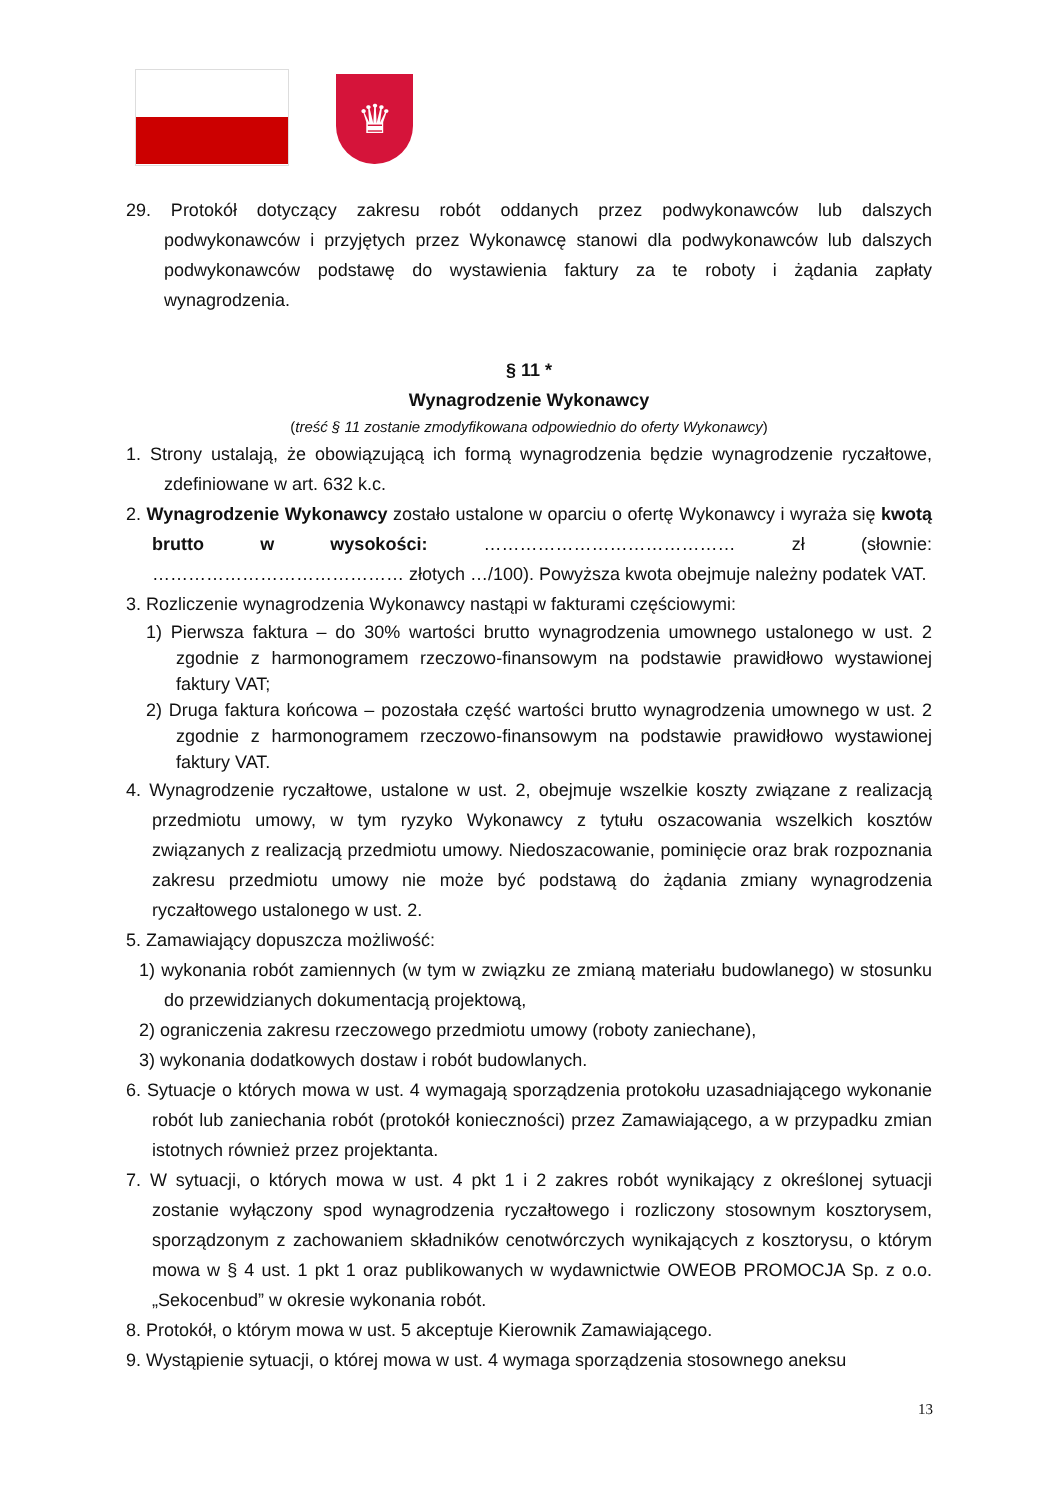♛
29. Protokół dotyczący zakresu robót oddanych przez podwykonawców lub dalszych podwykonawców i przyjętych przez Wykonawcę stanowi dla podwykonawców lub dalszych podwykonawców podstawę do wystawienia faktury za te roboty i żądania zapłaty wynagrodzenia.
§ 11 *
Wynagrodzenie Wykonawcy
(treść § 11 zostanie zmodyfikowana odpowiednio do oferty Wykonawcy)
1. Strony ustalają, że obowiązującą ich formą wynagrodzenia będzie wynagrodzenie ryczałtowe, zdefiniowane w art. 632 k.c.
2. Wynagrodzenie Wykonawcy zostało ustalone w oparciu o ofertę Wykonawcy i wyraża się kwotą brutto w wysokości: …………………………………… zł (słownie: …………………………………… złotych …/100). Powyższa kwota obejmuje należny podatek VAT.
3. Rozliczenie wynagrodzenia Wykonawcy nastąpi w fakturami częściowymi:
1) Pierwsza faktura – do 30% wartości brutto wynagrodzenia umownego ustalonego w ust. 2 zgodnie z harmonogramem rzeczowo-finansowym na podstawie prawidłowo wystawionej faktury VAT;
2) Druga faktura końcowa – pozostała część wartości brutto wynagrodzenia umownego w ust. 2 zgodnie z harmonogramem rzeczowo-finansowym na podstawie prawidłowo wystawionej faktury VAT.
4. Wynagrodzenie ryczałtowe, ustalone w ust. 2, obejmuje wszelkie koszty związane z realizacją przedmiotu umowy, w tym ryzyko Wykonawcy z tytułu oszacowania wszelkich kosztów związanych z realizacją przedmiotu umowy. Niedoszacowanie, pominięcie oraz brak rozpoznania zakresu przedmiotu umowy nie może być podstawą do żądania zmiany wynagrodzenia ryczałtowego ustalonego w ust. 2.
5. Zamawiający dopuszcza możliwość:
1) wykonania robót zamiennych (w tym w związku ze zmianą materiału budowlanego) w stosunku do przewidzianych dokumentacją projektową,
2) ograniczenia zakresu rzeczowego przedmiotu umowy (roboty zaniechane),
3) wykonania dodatkowych dostaw i robót budowlanych.
6. Sytuacje o których mowa w ust. 4 wymagają sporządzenia protokołu uzasadniającego wykonanie robót lub zaniechania robót (protokół konieczności) przez Zamawiającego, a w przypadku zmian istotnych również przez projektanta.
7. W sytuacji, o których mowa w ust. 4 pkt 1 i 2 zakres robót wynikający z określonej sytuacji zostanie wyłączony spod wynagrodzenia ryczałtowego i rozliczony stosownym kosztorysem, sporządzonym z zachowaniem składników cenotwórczych wynikających z kosztorysu, o którym mowa w § 4 ust. 1 pkt 1 oraz publikowanych w wydawnictwie OWEOB PROMOCJA Sp. z o.o. „Sekocenbud” w okresie wykonania robót.
8. Protokół, o którym mowa w ust. 5 akceptuje Kierownik Zamawiającego.
9. Wystąpienie sytuacji, o której mowa w ust. 4 wymaga sporządzenia stosownego aneksu
13